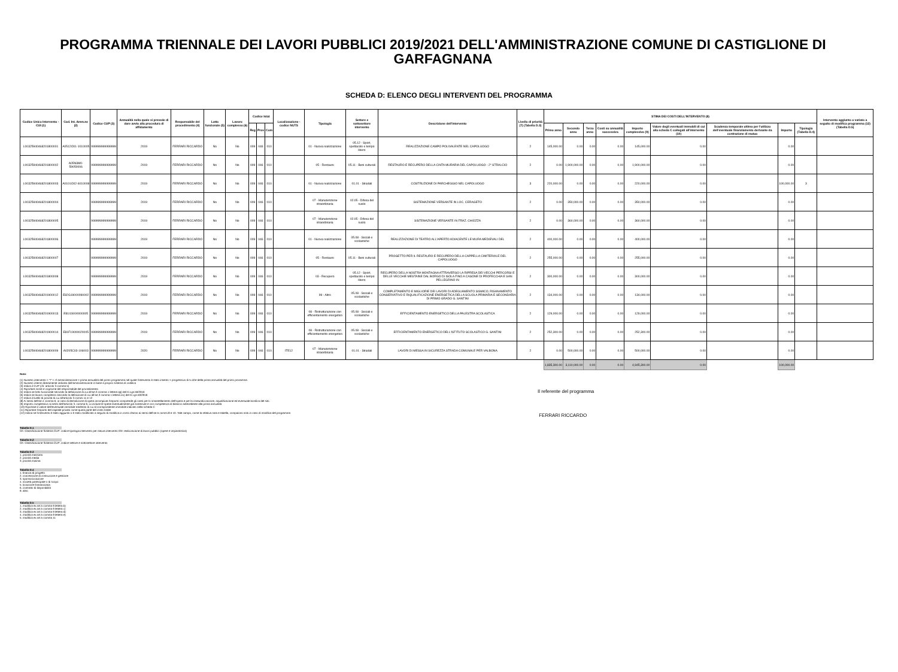PROGRAMMA TRIENNALE DEI LAVORI PUBBLICI 2019/2021 DELL'AMMINISTRAZIONE COMUNE DI CASTIGLIONE DI GARFAGNANA
SCHEDA D: ELENCO DEGLI INTERVENTI DEL PROGRAMMA
| Codice Unico Intervento - CUI (1) | Cod. Int. Amm.ne (2) | Codice CUP (3) | Annualità nella quale si prevede di dare avvio alla procedura di affidamento | Responsabile del procedimento (4) | Lotto funzionale (5) | Lavoro complesso (6) | Codice Istat | | | Localizzazione - codice NUTS | Tipologia | Settore e sottosettore intervento | Descrizione dell'intervento | Livello di priorità (7) (Tabella D.3) | STIMA DEI COSTI DELL'INTERVENTO (8) | | | | | | | | | Intervento aggiunto o variato a seguito di modifica programma (12) (Tabella D.5) |
| --- | --- | --- | --- | --- | --- | --- | --- | --- | --- | --- | --- | --- | --- | --- | --- | --- | --- | --- | --- | --- | --- | --- | --- | --- |
| | | | | | | | Reg | Prov | Com | | | | | | Primo anno | Secondo anno | Terzo anno | Costi su annualità successiva | Importo complessivo (9) | Valore degli eventuali immobili di cui alla scheda C collegati all'intervento (10) | Scadenza temporale ultima per l'utilizzo dell'eventuale finanziamento derivante da contrazione di mutuo | Importo | Tipologia (Tabella D.4) | |
| L00325940468201800001 | A0512O01-1010005 | 999999999999999 | 2019 | FERRARI RICCARDO | No | No | 009 | 046 | 010 | | 01 - Nuova realizzazione | 05.12 - Sport, spettacolo e tempo libero | REALIZZAZIONE CAMPO POLIVALENTE NEL CAPOLUOGO | 2 | 145,000.00 | 0.00 | 0.00 | 0.00 | 145,000.00 | 0.00 | | 0.00 | | |
| L00325940468201800002 | A05N3M0-59050006 | 999999999999999 | 2019 | FERRARI RICCARDO | No | No | 009 | 046 | 010 | | 05 - Restauro | 05.11 - Beni culturali | RESTAURO E RECUPERO DELLA CINTA MURARIA DEL CAPOLUOGO - 2° STRALCIO | 2 | 0.00 | 1,900,000.00 | 0.00 | 0.00 | 1,900,000.00 | 0.00 | | 0.00 | | |
| L00325940468201800003 | A0101O02-6010008 | 999999999999999 | 2019 | FERRARI RICCARDO | No | No | 009 | 046 | 010 | | 01 - Nuova realizzazione | 01.01 - Stradali | COSTRUZIONE DI PARCHEGGIO NEL CAPOLUOGO | 3 | 220,000.00 | 0.00 | 0.00 | 0.00 | 220,000.00 | 0.00 | | 100,000.00 | 3 | |
| L00325940468201800004 | | 999999999999999 | 2019 | FERRARI RICCARDO | No | No | 009 | 046 | 010 | | 07 - Manutenzione straordinaria | 02.05 - Difesa del suolo | SISTEMAZIONE VERSANTE IN LOC. CERAGETO | 2 | 0.00 | 350,000.00 | 0.00 | 0.00 | 350,000.00 | 0.00 | | 0.00 | | |
| L00325940468201800005 | | 999999999999999 | 2019 | FERRARI RICCARDO | No | No | 009 | 046 | 010 | | 07 - Manutenzione straordinaria | 02.05 - Difesa del suolo | SISTEMAZIONE VERSANTE IN FRAZ. CHIOZZA | 2 | 0.00 | 360,000.00 | 0.00 | 0.00 | 360,000.00 | 0.00 | | 0.00 | | |
| L00325940468201800006 | | 999999999999999 | 2019 | FERRARI RICCARDO | No | No | 009 | 046 | 010 | | 01 - Nuova realizzazione | 05.08 - Sociali e scolastiche | REALIZZAZIONE DI TEATRO ALL'APERTO ADIACENTE LE MURA MEDIEVALI DEL | 2 | 400,000.00 | 0.00 | 0.00 | 0.00 | 400,000.00 | 0.00 | | 0.00 | | |
| L00325940468201800007 | | 999999999999999 | 2019 | FERRARI RICCARDO | No | No | 009 | 046 | 010 | | 05 - Restauro | 05.11 - Beni culturali | PROGETTO PER IL RESTAURO E RECUPERO DELLA CAPPELLA CIMITERIALE DEL CAPOLUOGO | 2 | 255,000.00 | 0.00 | 0.00 | 0.00 | 255,000.00 | 0.00 | | 0.00 | | |
| L00325940468201800008 | | 999999999999999 | 2019 | FERRARI RICCARDO | No | No | 009 | 046 | 010 | | 03 - Recupero | 05.12 - Sport, spettacolo e tempo libero | RECUPERO DELLA NOSTRA MONTAGNA ATTRAVERSO LA RIPRESA DEI VECCHI PERCORSI E DELLE VECCHIE MESTAINE DAL BORGO DI ISOLA FINO A CASONE DI PROFECCHIA E SAN PELLEGRINO IN | 2 | 300,000.00 | 0.00 | 0.00 | 0.00 | 300,000.00 | 0.00 | | 0.00 | | |
| L00325940468201900012 | E82G19000090002 | 999999999999999 | 2019 | FERRARI RICCARDO | No | No | 009 | 046 | 010 | | 99 - Altro | 05.08 - Sociali e scolastiche | COMPLETAMENTO E MIGLIORIE DEI LAVORI DI ADEGUAMENTO SISMICO, RISANAMENTO CONSERVATIVO E RIQUALIFICAZIONE ENERGETICA DELLA SCUOLA PRIMARIA E SECONDARIA DI PRIMO GRADO G. SANTINI | 2 | 134,000.00 | 0.00 | 0.00 | 0.00 | 134,000.00 | 0.00 | | 0.00 | | |
| L00325940468201900013 | E81I19000000005 | 999999999999999 | 2019 | FERRARI RICCARDO | No | No | 009 | 046 | 010 | | 08 - Ristrutturazione con efficientamento energetico | 05.08 - Sociali e scolastiche | EFFICIENTAMENTO ENERGETICO DELLA PALESTRA SCOLASTICA | 2 | 129,000.00 | 0.00 | 0.00 | 0.00 | 129,000.00 | 0.00 | | 0.00 | | |
| L00325940468201900014 | E81F19000020005 | 999999999999999 | 2019 | FERRARI RICCARDO | No | No | 009 | 046 | 010 | | 08 - Ristrutturazione con efficientamento energetico | 05.08 - Sociali e scolastiche | EFFICIENTAMENTO ENERGETICO DELL'ISTITUTO SCOLASTICO G. SANTINI | 2 | 252,300.00 | 0.00 | 0.00 | 0.00 | 252,300.00 | 0.00 | | 0.00 | | |
| L00325940468201800009 | A0205C03-106003 | 999999999999999 | 2020 | FERRARI RICCARDO | No | No | 009 | 046 | 010 | ITE12 | 07 - Manutenzione straordinaria | 01.01 - Stradali | LAVORI DI MESSA IN SICUREZZA STRADA COMUNALE PER VALBONA | 2 | 0.00 | 500,000.00 | 0.00 | 0.00 | 500,000.00 | 0.00 | | 0.00 | | |
| | | | | | | | | | | | | | | | 1,835,300.00 | 3,110,000.00 | 0.00 | 0.00 | 4,945,300.00 | 0.00 | | 100,000.00 | | |
Note:
(1) Numero intervento = "I" + cf amministrazione + prima annualità del primo programma nel quale l'intervento è stato inserito + progressivo di 5 cifre della prima annualità del primo proramma
(2) Numero interno liberamente indicato dall'amministrazione in base a proprio sistema di codifica
(3) Indica il CUP (cfr. articolo 3 comma 5)
(4) Riportare nome e cognome del responsabile del procedimento
(5) Indica se lotto funzionale secondo la definizione di cui all'art.3 comma 1 lettera qq) del D.Lgs.50/2016
(6) Indica se lavoro complesso secondo la definizione di cui all'art.3 comma 1 lettera oo) del D.Lgs.50/2016
(7) Indica il livello di priorità di cui all'articolo 3 commi 11 e 12
(8) Ai sensi dell'art.4 comma 6, in caso di demolizione di opera incompiuta l'importo comprende gli oneri per lo smantellamento dell'opera e per la rinaturalizzazione, riqualificazione ed eventuale bonifica del sito.
(9) Importo complessivo ai sensi dell'articolo 3, comma 6, ivi incluse le spese eventualmente già sostenute e con competenza di bilancio antecedente alla prima annualità
(10) Riportare il valore dell'eventuale immobile trasferito di cui al corrispondente immobile indicato nella scheda C
(11) Riportare l'importo del capitale privato come quota parte del costo totale
(12) Indica se l'intervento è stato aggiunto o è stato modificato a seguito di modifica in corso d'anno ai sensi dell'art.5 commi 8 e 10. Tale campo, come la relativa nota e tabella, compaiono solo in caso di modifica del programma
Tabella D.1
Cfr. Classificazione Sistema CUP: codice tipologia intervento per natura intervento 03= realizzazione di lavori pubblici (opere e impiantistica)
Tabella D.2
Cfr. Classificazione Sistema CUP: codice settore e sottosettore intervento
Tabella D.3
1. priorità massima
2. priorità media
3. priorità minima
Tabella D.4
1. finanza di progetto
2. concessione di costruzione e gestione
3. sponsorizzazione
4. società partecipate o di scopo
5. locazione finananziaria
6. contratto di disponibilità
9. altro
Tabella D.5
1. modifica ex art.5 comma 9 lettera b)
2. modifica ex art.5 comma 9 lettera c)
3. modifica ex art.5 comma 9 lettera d)
4. modifica ex art.5 comma 9 lettera e)
5. modifica ex art.5 comma 11
Il referente del programma
FERRARI RICCARDO